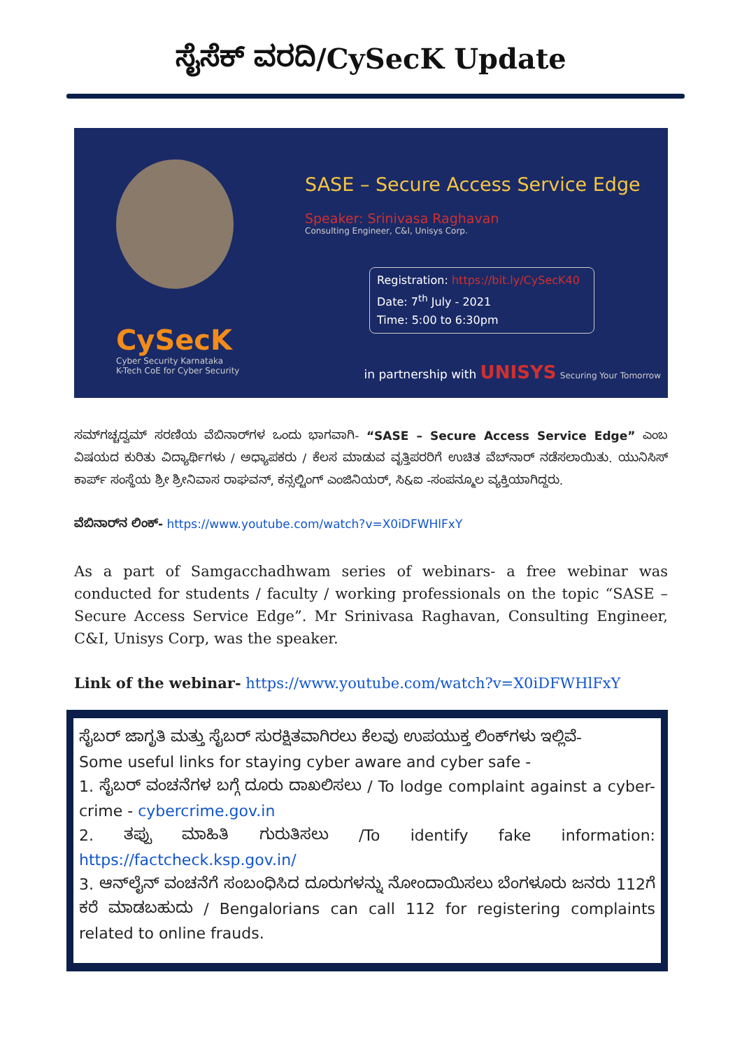ಸೈಸೆಕ್ ವರದಿ/CySecK Update
CySecK
Cyber Security Karnataka
K-Tech CoE for Cyber Security
SASE – Secure Access Service Edge
Speaker: Srinivasa Raghavan
Consulting Engineer, C&I, Unisys Corp.
Registration: https://bit.ly/CySecK40
Date: 7<sup>th</sup> July - 2021
Time: 5:00 to 6:30pm
in partnership with UNISYS Securing Your Tomorrow
ಸಮ್‌ಗಚ್ಚದ್ವಮ್ ಸರಣಿಯ ವೆಬಿನಾರ್‌ಗಳ ಒಂದು ಭಾಗವಾಗಿ- “SASE – Secure Access Service Edge” ಎಂಬ ವಿಷಯದ ಕುರಿತು ವಿದ್ಯಾರ್ಥಿಗಳು / ಅಧ್ಯಾಪಕರು / ಕೆಲಸ ಮಾಡುವ ವೃತ್ತಿಪರರಿಗೆ ಉಚಿತ ವೆಬ್‌ನಾರ್ ನಡೆಸಲಾಯಿತು. ಯುನಿಸಿಸ್ ಕಾರ್ಪ್ ಸಂಸ್ಥೆಯ ಶ್ರೀ ಶ್ರೀನಿವಾಸ ರಾಘವನ್, ಕನ್ಸಲ್ಟಿಂಗ್ ಎಂಜಿನಿಯರ್, ಸಿ&ಐ -ಸಂಪನ್ಮೂಲ ವ್ಯಕ್ತಿಯಾಗಿದ್ದರು.
ವೆಬಿನಾರ್‌ನ ಲಿಂಕ್- https://www.youtube.com/watch?v=X0iDFWHlFxY
As a part of Samgacchadhwam series of webinars- a free webinar was conducted for students / faculty / working professionals on the topic “SASE – Secure Access Service Edge”. Mr Srinivasa Raghavan, Consulting Engineer, C&I, Unisys Corp, was the speaker.
Link of the webinar- https://www.youtube.com/watch?v=X0iDFWHlFxY
ಸೈಬರ್ ಜಾಗೃತಿ ಮತ್ತು ಸೈಬರ್ ಸುರಕ್ಷಿತವಾಗಿರಲು ಕೆಲವು ಉಪಯುಕ್ತ ಲಿಂಕ್‌ಗಳು ಇಲ್ಲಿವೆ-
Some useful links for staying cyber aware and cyber safe -
1. ಸೈಬರ್ ವಂಚನೆಗಳ ಬಗ್ಗೆ ದೂರು ದಾಖಲಿಸಲು / To lodge complaint against a cyber-crime - cybercrime.gov.in
2. ತಪ್ಪು ಮಾಹಿತಿ ಗುರುತಿಸಲು /To identify fake information: https://factcheck.ksp.gov.in/
3. ಆನ್‌ಲೈನ್ ವಂಚನೆಗೆ ಸಂಬಂಧಿಸಿದ ದೂರುಗಳನ್ನು ನೋಂದಾಯಿಸಲು ಬೆಂಗಳೂರು ಜನರು 112ಗೆ ಕರೆ ಮಾಡಬಹುದು / Bengalorians can call 112 for registering complaints related to online frauds.